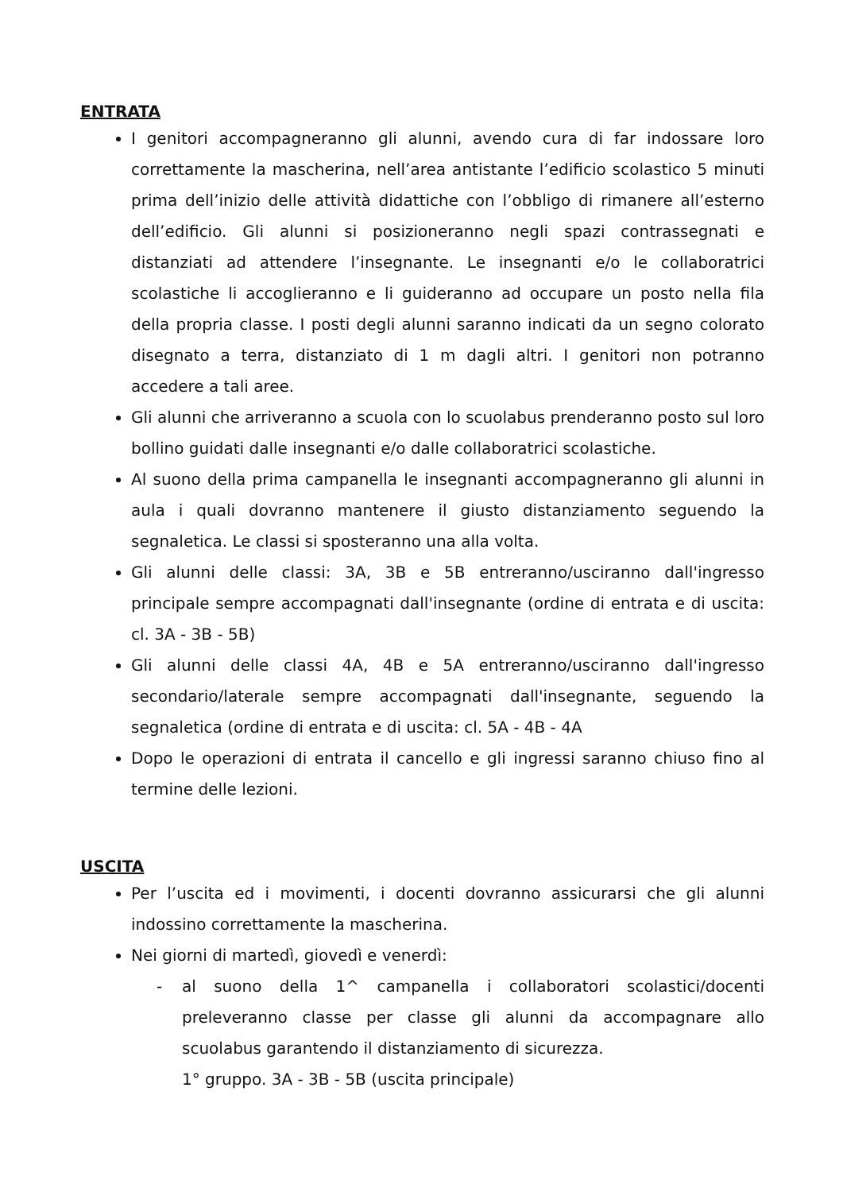ENTRATA
I genitori accompagneranno gli alunni, avendo cura di far indossare loro correttamente la mascherina, nell’area antistante l’edificio scolastico 5 minuti prima dell’inizio delle attività didattiche con l’obbligo di rimanere all’esterno dell’edificio. Gli alunni si posizioneranno negli spazi contrassegnati e distanziati ad attendere l’insegnante. Le insegnanti e/o le collaboratrici scolastiche li accoglieranno e li guideranno ad occupare un posto nella fila della propria classe. I posti degli alunni saranno indicati da un segno colorato disegnato a terra, distanziato di 1 m dagli altri. I genitori non potranno accedere a tali aree.
Gli alunni che arriveranno a scuola con lo scuolabus prenderanno posto sul loro bollino guidati dalle insegnanti e/o dalle collaboratrici scolastiche.
Al suono della prima campanella le insegnanti accompagneranno gli alunni in aula i quali dovranno mantenere il giusto distanziamento seguendo la segnaletica. Le classi si sposteranno una alla volta.
Gli alunni delle classi: 3A, 3B e 5B entreranno/usciranno dall'ingresso principale sempre accompagnati dall'insegnante (ordine di entrata e di uscita: cl. 3A - 3B - 5B)
Gli alunni delle classi 4A, 4B e 5A entreranno/usciranno dall'ingresso secondario/laterale sempre accompagnati dall'insegnante, seguendo la segnaletica (ordine di entrata e di uscita: cl. 5A - 4B - 4A
Dopo le operazioni di entrata il cancello e gli ingressi saranno chiuso fino al termine delle lezioni.
USCITA
Per l’uscita ed i movimenti, i docenti dovranno assicurarsi che gli alunni indossino correttamente la mascherina.
Nei giorni di martedì, giovedì e venerdì:
- al suono della 1^ campanella i collaboratori scolastici/docenti preleveranno classe per classe gli alunni da accompagnare allo scuolabus garantendo il distanziamento di sicurezza.
1° gruppo. 3A - 3B - 5B (uscita principale)